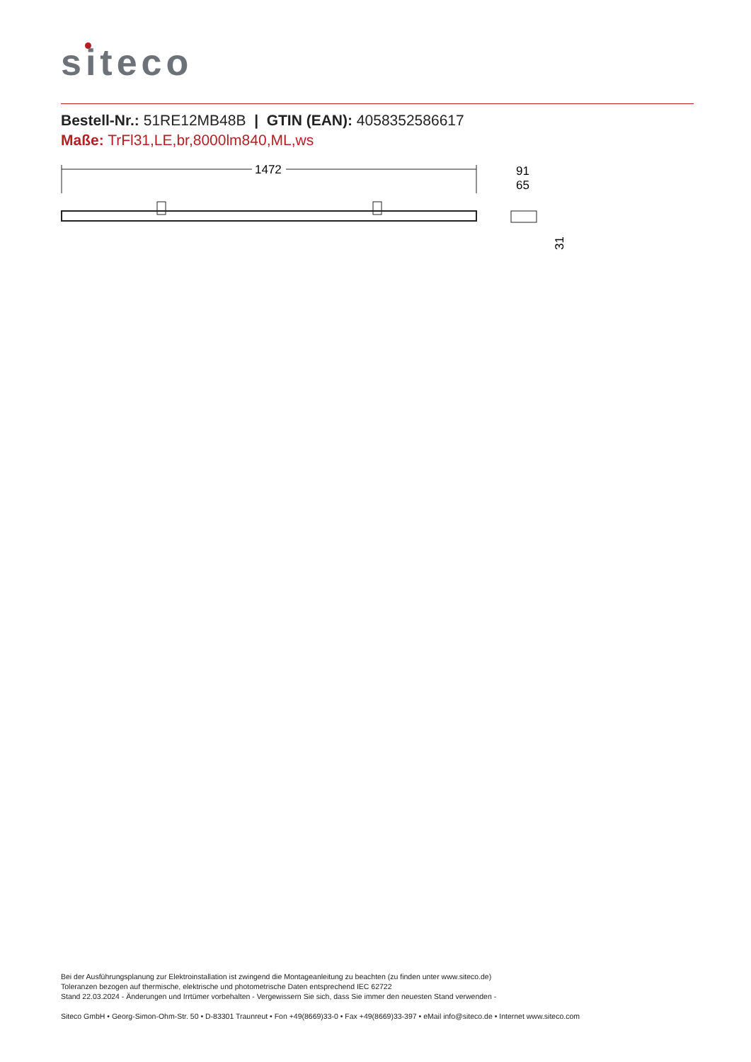siteco
Bestell-Nr.: 51RE12MB48B | GTIN (EAN): 4058352586617
Maße: TrFl31,LE,br,8000lm840,ML,ws
1472
91
65
31
Bei der Ausführungsplanung zur Elektroinstallation ist zwingend die Montageanleitung zu beachten (zu finden unter www.siteco.de)
Toleranzen bezogen auf thermische, elektrische und photometrische Daten entsprechend IEC 62722
Stand 22.03.2024 - Änderungen und Irrtümer vorbehalten - Vergewissern Sie sich, dass Sie immer den neuesten Stand verwenden -
Siteco GmbH • Georg-Simon-Ohm-Str. 50 • D-83301 Traunreut • Fon +49(8669)33-0 • Fax +49(8669)33-397 • eMail info@siteco.de • Internet www.siteco.com